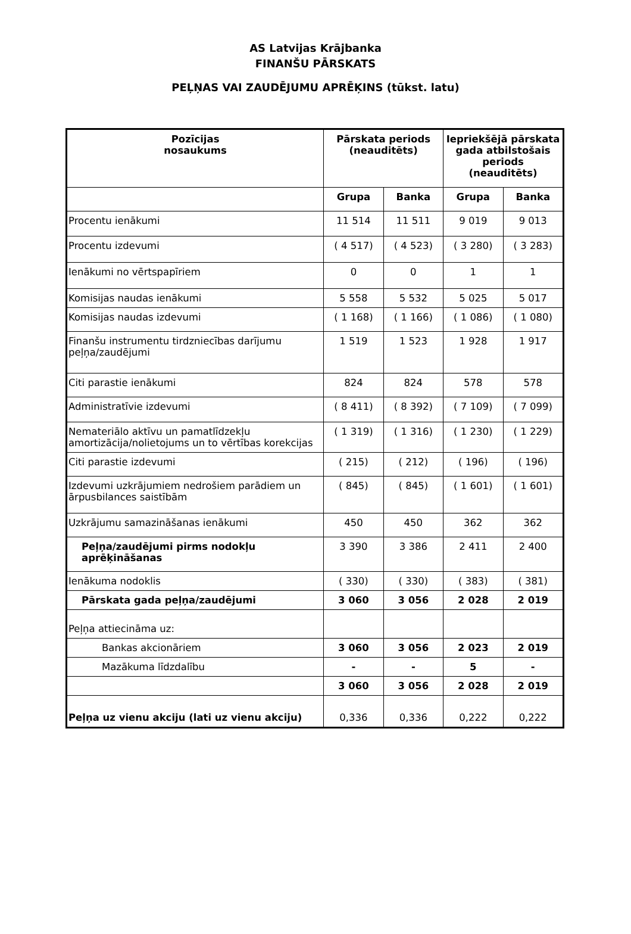AS Latvijas Krājbanka
FINANŠU PĀRSKATS
PEĻŅAS VAI ZAUDĒJUMU APRĒĶINS (tūkst. latu)
| Pozīcijas nosaukums | Pārskata periods (neauditēts) | | Iepriekšējā pārskata gada atbilstošais periods (neauditēts) | |
| --- | --- | --- | --- | --- |
| | Grupa | Banka | Grupa | Banka |
| Procentu ienākumi | 11 514 | 11 511 | 9 019 | 9 013 |
| Procentu izdevumi | ( 4 517) | ( 4 523) | ( 3 280) | ( 3 283) |
| Ienākumi no vērtspapīriem | 0 | 0 | 1 | 1 |
| Komisijas naudas ienākumi | 5 558 | 5 532 | 5 025 | 5 017 |
| Komisijas naudas izdevumi | ( 1 168) | ( 1 166) | ( 1 086) | ( 1 080) |
| Finanšu instrumentu tirdzniecības darījumu peļņa/zaudējumi | 1 519 | 1 523 | 1 928 | 1 917 |
| Citi parastie ienākumi | 824 | 824 | 578 | 578 |
| Administratīvie izdevumi | ( 8 411) | ( 8 392) | ( 7 109) | ( 7 099) |
| Nemateriālo aktīvu un pamatlīdzekļu amortizācija/nolietojums un to vērtības korekcijas | ( 1 319) | ( 1 316) | ( 1 230) | ( 1 229) |
| Citi parastie izdevumi | ( 215) | ( 212) | ( 196) | ( 196) |
| Izdevumi uzkrājumiem nedrošiem parādiem un ārpusbilances saistībām | ( 845) | ( 845) | ( 1 601) | ( 1 601) |
| Uzkrājumu samazināšanas ienākumi | 450 | 450 | 362 | 362 |
| Peļņa/zaudējumi pirms nodokļu aprēķināšanas | 3 390 | 3 386 | 2 411 | 2 400 |
| Ienākuma nodoklis | ( 330) | ( 330) | ( 383) | ( 381) |
| Pārskata gada peļņa/zaudējumi | 3 060 | 3 056 | 2 028 | 2 019 |
| Peļņa attiecināma uz: | | | | |
| Bankas akcionāriem | 3 060 | 3 056 | 2 023 | 2 019 |
| Mazākuma līdzdalību | - | - | 5 | - |
| | 3 060 | 3 056 | 2 028 | 2 019 |
| Peļņa uz vienu akciju (lati uz vienu akciju) | 0,336 | 0,336 | 0,222 | 0,222 |